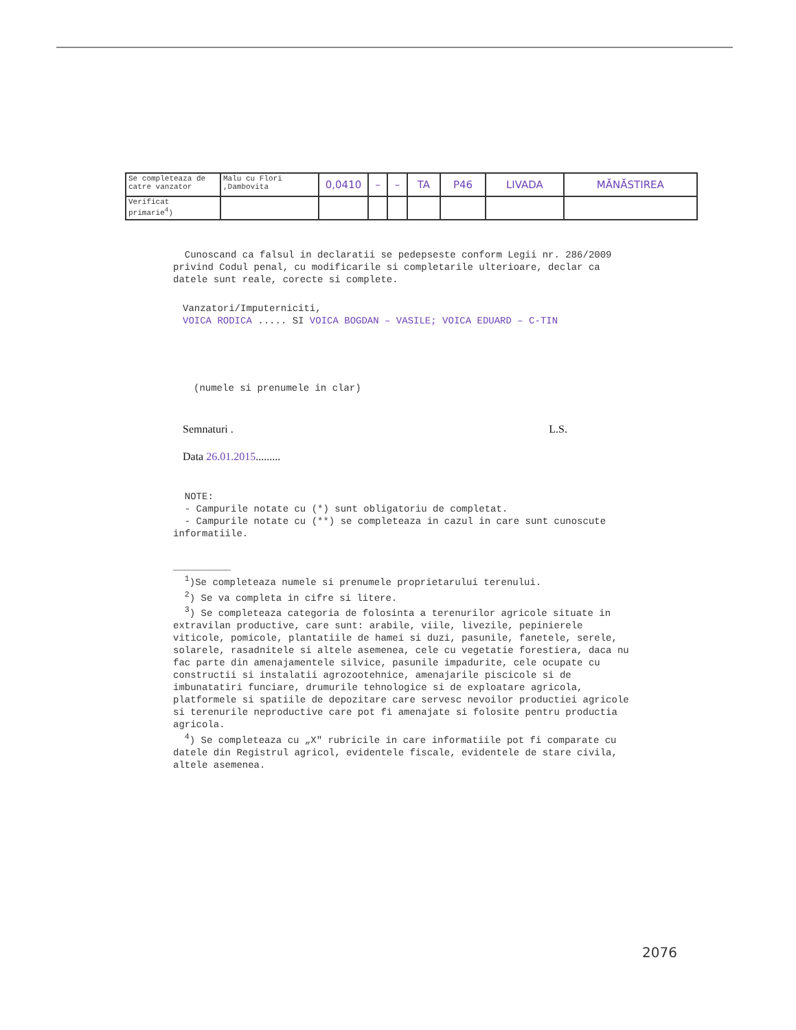| Se completeaza de catre vanzator | Malu cu Flori ,Dambovita | 0,0410 | – | – | TA | P46 | LIVADA | MĂNĂSTIREA |
| Verificat primarie<sup>4</sup>) | | | | | | | | |
Cunoscand ca falsul in declaratii se pedepseste conform Legii nr. 286/2009 privind Codul penal, cu modificarile si completarile ulterioare, declar ca datele sunt reale, corecte si complete.
Vanzatori/Imputerniciti,
VOICA RODICA ..... SI VOICA BOGDAN – VASILE; VOICA EDUARD – C-TIN
(numele si prenumele in clar)
Semnaturi . L.S.
Data 26.01.2015.........
NOTE:
- Campurile notate cu (*) sunt obligatoriu de completat.
- Campurile notate cu (**) se completeaza in cazul in care sunt cunoscute informatiile.
__________
<sup>1</sup>)Se completeaza numele si prenumele proprietarului terenului.
<sup>2</sup>) Se va completa in cifre si litere.
<sup>3</sup>) Se completeaza categoria de folosinta a terenurilor agricole situate in extravilan productive, care sunt: arabile, viile, livezile, pepinierele viticole, pomicole, plantatiile de hamei si duzi, pasunile, fanetele, serele, solarele, rasadnitele si altele asemenea, cele cu vegetatie forestiera, daca nu fac parte din amenajamentele silvice, pasunile impadurite, cele ocupate cu constructii si instalatii agrozootehnice, amenajarile piscicole si de imbunatatiri funciare, drumurile tehnologice si de exploatare agricola, platformele si spatiile de depozitare care servesc nevoilor productiei agricole si terenurile neproductive care pot fi amenajate si folosite pentru productia agricola.
<sup>4</sup>) Se completeaza cu „X" rubricile in care informatiile pot fi comparate cu datele din Registrul agricol, evidentele fiscale, evidentele de stare civila, altele asemenea.
2076